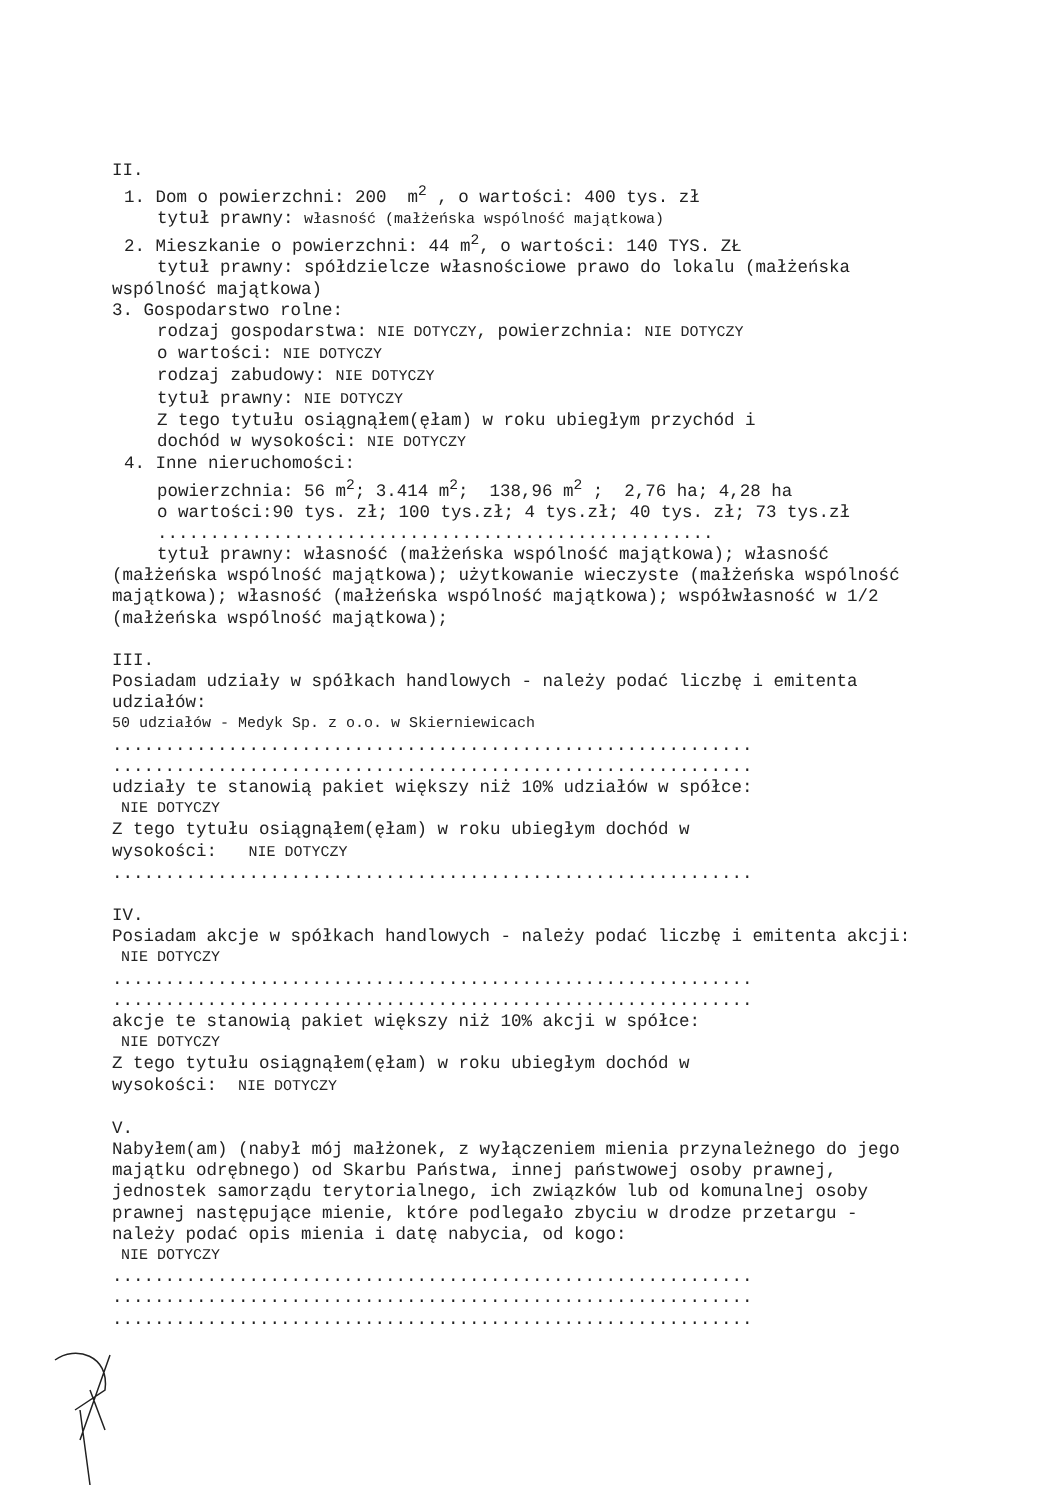II.
1. Dom o powierzchni: 200 m<sup>2</sup> , o wartości: 400 tys. zł
tytuł prawny: własność (małżeńska wspólność majątkowa)
2. Mieszkanie o powierzchni: 44 m<sup>2</sup>, o wartości: 140 TYS. ZŁ
tytuł prawny: spółdzielcze własnościowe prawo do lokalu (małżeńska
wspólność majątkowa)
3. Gospodarstwo rolne:
rodzaj gospodarstwa: NIE DOTYCZY, powierzchnia: NIE DOTYCZY
o wartości: NIE DOTYCZY
rodzaj zabudowy: NIE DOTYCZY
tytuł prawny: NIE DOTYCZY
Z tego tytułu osiągnąłem(ęłam) w roku ubiegłym przychód i
dochód w wysokości: NIE DOTYCZY
4. Inne nieruchomości:
powierzchnia: 56 m<sup>2</sup>; 3.414 m<sup>2</sup>; 138,96 m<sup>2</sup> ; 2,76 ha; 4,28 ha
o wartości:90 tys. zł; 100 tys.zł; 4 tys.zł; 40 tys. zł; 73 tys.zł
.....................................................
tytuł prawny: własność (małżeńska wspólność majątkowa); własność
(małżeńska wspólność majątkowa); użytkowanie wieczyste (małżeńska wspólność majątkowa); własność (małżeńska wspólność majątkowa); współwłasność w 1/2 (małżeńska wspólność majątkowa);
III.
Posiadam udziały w spółkach handlowych - należy podać liczbę i emitenta udziałów:
50 udziałów - Medyk Sp. z o.o. w Skierniewicach
.............................................................
.............................................................
udziały te stanowią pakiet większy niż 10% udziałów w spółce:
NIE DOTYCZY
Z tego tytułu osiągnąłem(ęłam) w roku ubiegłym dochód w
wysokości: NIE DOTYCZY
.............................................................
IV.
Posiadam akcje w spółkach handlowych - należy podać liczbę i emitenta akcji:
NIE DOTYCZY
.............................................................
.............................................................
akcje te stanowią pakiet większy niż 10% akcji w spółce:
NIE DOTYCZY
Z tego tytułu osiągnąłem(ęłam) w roku ubiegłym dochód w
wysokości: NIE DOTYCZY
V.
Nabyłem(am) (nabył mój małżonek, z wyłączeniem mienia przynależnego do jego majątku odrębnego) od Skarbu Państwa, innej państwowej osoby prawnej, jednostek samorządu terytorialnego, ich związków lub od komunalnej osoby prawnej następujące mienie, które podlegało zbyciu w drodze przetargu - należy podać opis mienia i datę nabycia, od kogo:
NIE DOTYCZY
.............................................................
.............................................................
.............................................................